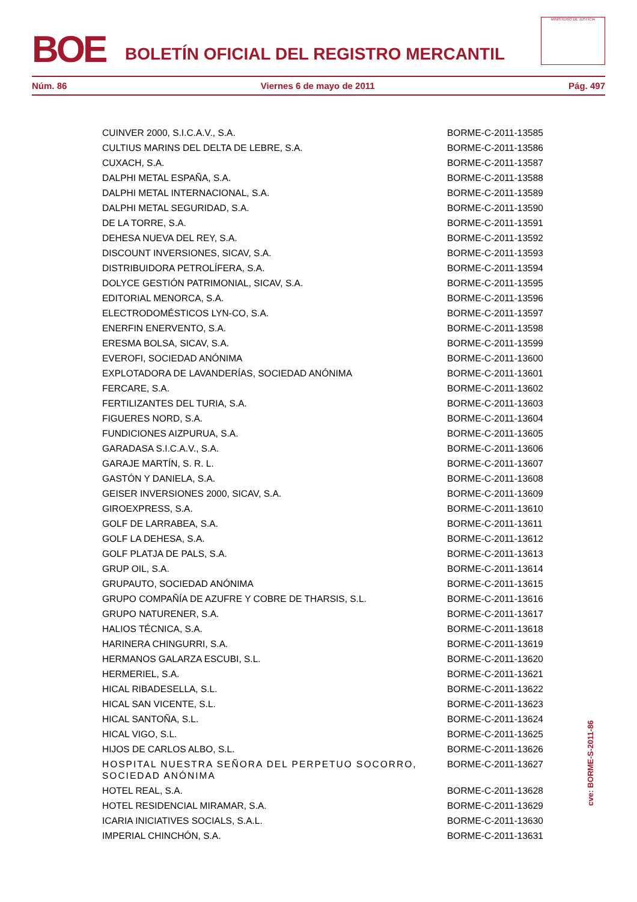BOE
BOLETÍN OFICIAL DEL REGISTRO MERCANTIL
MINISTERIO DE JUSTICIA
Núm. 86 Viernes 6 de mayo de 2011 Pág. 497
| CUINVER 2000, S.I.C.A.V., S.A. | BORME-C-2011-13585 |
| CULTIUS MARINS DEL DELTA DE LEBRE, S.A. | BORME-C-2011-13586 |
| CUXACH, S.A. | BORME-C-2011-13587 |
| DALPHI METAL ESPAÑA, S.A. | BORME-C-2011-13588 |
| DALPHI METAL INTERNACIONAL, S.A. | BORME-C-2011-13589 |
| DALPHI METAL SEGURIDAD, S.A. | BORME-C-2011-13590 |
| DE LA TORRE, S.A. | BORME-C-2011-13591 |
| DEHESA NUEVA DEL REY, S.A. | BORME-C-2011-13592 |
| DISCOUNT INVERSIONES, SICAV, S.A. | BORME-C-2011-13593 |
| DISTRIBUIDORA PETROLÍFERA, S.A. | BORME-C-2011-13594 |
| DOLYCE GESTIÓN PATRIMONIAL, SICAV, S.A. | BORME-C-2011-13595 |
| EDITORIAL MENORCA, S.A. | BORME-C-2011-13596 |
| ELECTRODOMÉSTICOS LYN-CO, S.A. | BORME-C-2011-13597 |
| ENERFIN ENERVENTO, S.A. | BORME-C-2011-13598 |
| ERESMA BOLSA, SICAV, S.A. | BORME-C-2011-13599 |
| EVEROFI, SOCIEDAD ANÓNIMA | BORME-C-2011-13600 |
| EXPLOTADORA DE LAVANDERÍAS, SOCIEDAD ANÓNIMA | BORME-C-2011-13601 |
| FERCARE, S.A. | BORME-C-2011-13602 |
| FERTILIZANTES DEL TURIA, S.A. | BORME-C-2011-13603 |
| FIGUERES NORD, S.A. | BORME-C-2011-13604 |
| FUNDICIONES AIZPURUA, S.A. | BORME-C-2011-13605 |
| GARADASA S.I.C.A.V., S.A. | BORME-C-2011-13606 |
| GARAJE MARTÍN, S. R. L. | BORME-C-2011-13607 |
| GASTÓN Y DANIELA, S.A. | BORME-C-2011-13608 |
| GEISER INVERSIONES 2000, SICAV, S.A. | BORME-C-2011-13609 |
| GIROEXPRESS, S.A. | BORME-C-2011-13610 |
| GOLF DE LARRABEA, S.A. | BORME-C-2011-13611 |
| GOLF LA DEHESA, S.A. | BORME-C-2011-13612 |
| GOLF PLATJA DE PALS, S.A. | BORME-C-2011-13613 |
| GRUP OIL, S.A. | BORME-C-2011-13614 |
| GRUPAUTO, SOCIEDAD ANÓNIMA | BORME-C-2011-13615 |
| GRUPO COMPAÑÍA DE AZUFRE Y COBRE DE THARSIS, S.L. | BORME-C-2011-13616 |
| GRUPO NATURENER, S.A. | BORME-C-2011-13617 |
| HALIOS TÉCNICA, S.A. | BORME-C-2011-13618 |
| HARINERA CHINGURRI, S.A. | BORME-C-2011-13619 |
| HERMANOS GALARZA ESCUBI, S.L. | BORME-C-2011-13620 |
| HERMERIEL, S.A. | BORME-C-2011-13621 |
| HICAL RIBADESELLA, S.L. | BORME-C-2011-13622 |
| HICAL SAN VICENTE, S.L. | BORME-C-2011-13623 |
| HICAL SANTOÑA, S.L. | BORME-C-2011-13624 |
| HICAL VIGO, S.L. | BORME-C-2011-13625 |
| HIJOS DE CARLOS ALBO, S.L. | BORME-C-2011-13626 |
| HOSPITAL NUESTRA SEÑORA DEL PERPETUO SOCORRO, SOCIEDAD ANÓNIMA | BORME-C-2011-13627 |
| HOTEL REAL, S.A. | BORME-C-2011-13628 |
| HOTEL RESIDENCIAL MIRAMAR, S.A. | BORME-C-2011-13629 |
| ICARIA INICIATIVES SOCIALS, S.A.L. | BORME-C-2011-13630 |
| IMPERIAL CHINCHÓN, S.A. | BORME-C-2011-13631 |
cve: BORME-S-2011-86